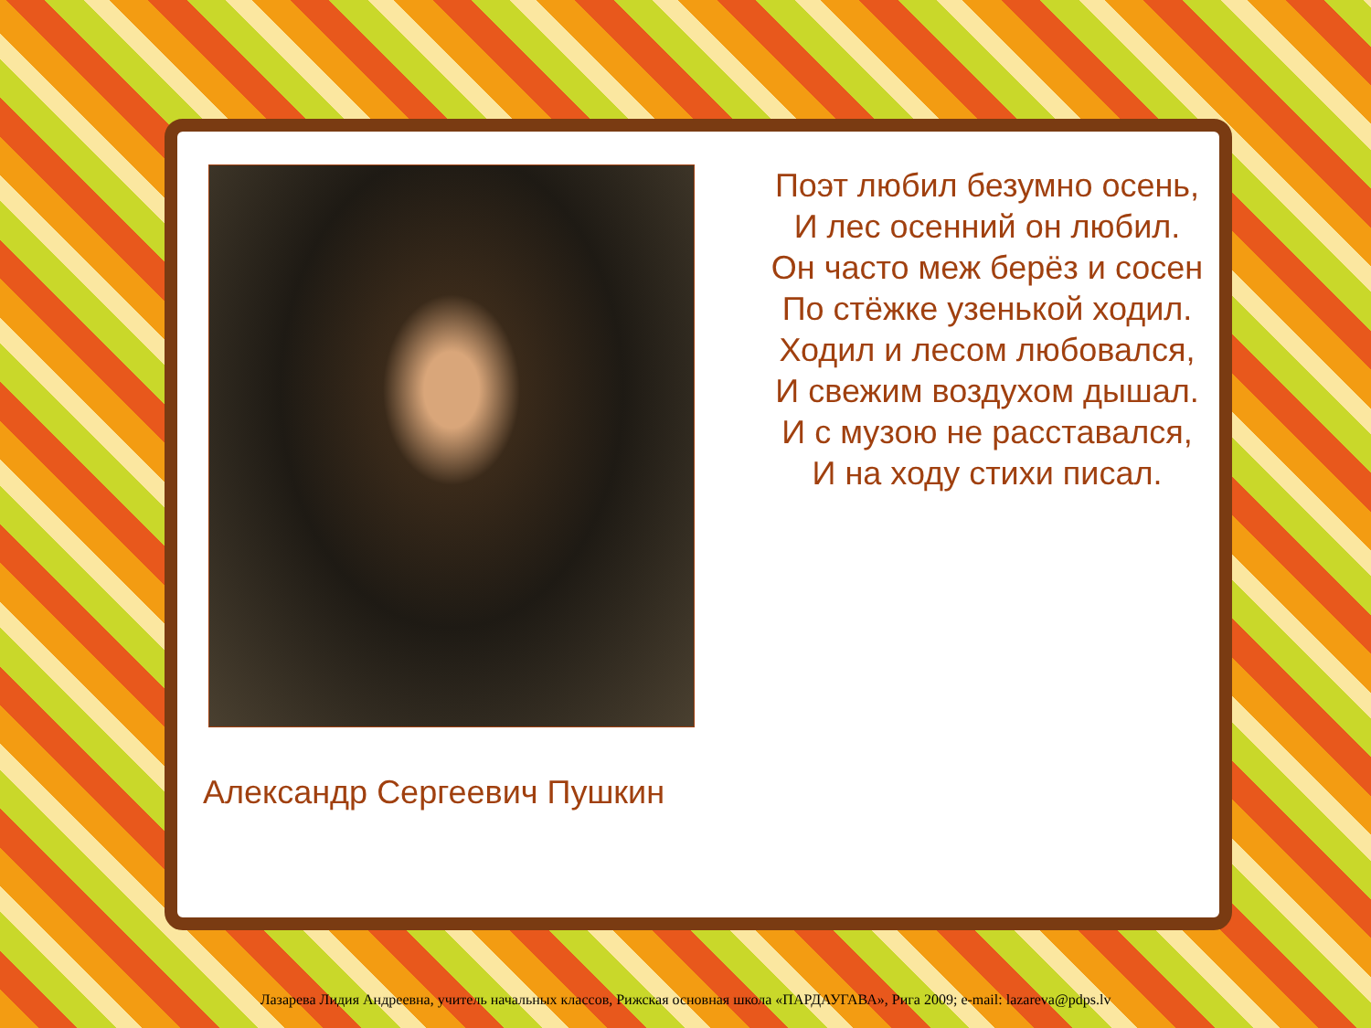Александр Сергеевич Пушкин
Поэт любил безумно осень,
И лес осенний он любил.
Он часто меж берёз и сосен
По стёжке узенькой ходил.
Ходил и лесом любовался,
И свежим воздухом дышал.
И с музою не расставался,
И на ходу стихи писал.
Лазарева Лидия Андреевна, учитель начальных классов, Рижская основная школа «ПАРДАУГАВА», Рига 2009; e-mail: lazareva@pdps.lv